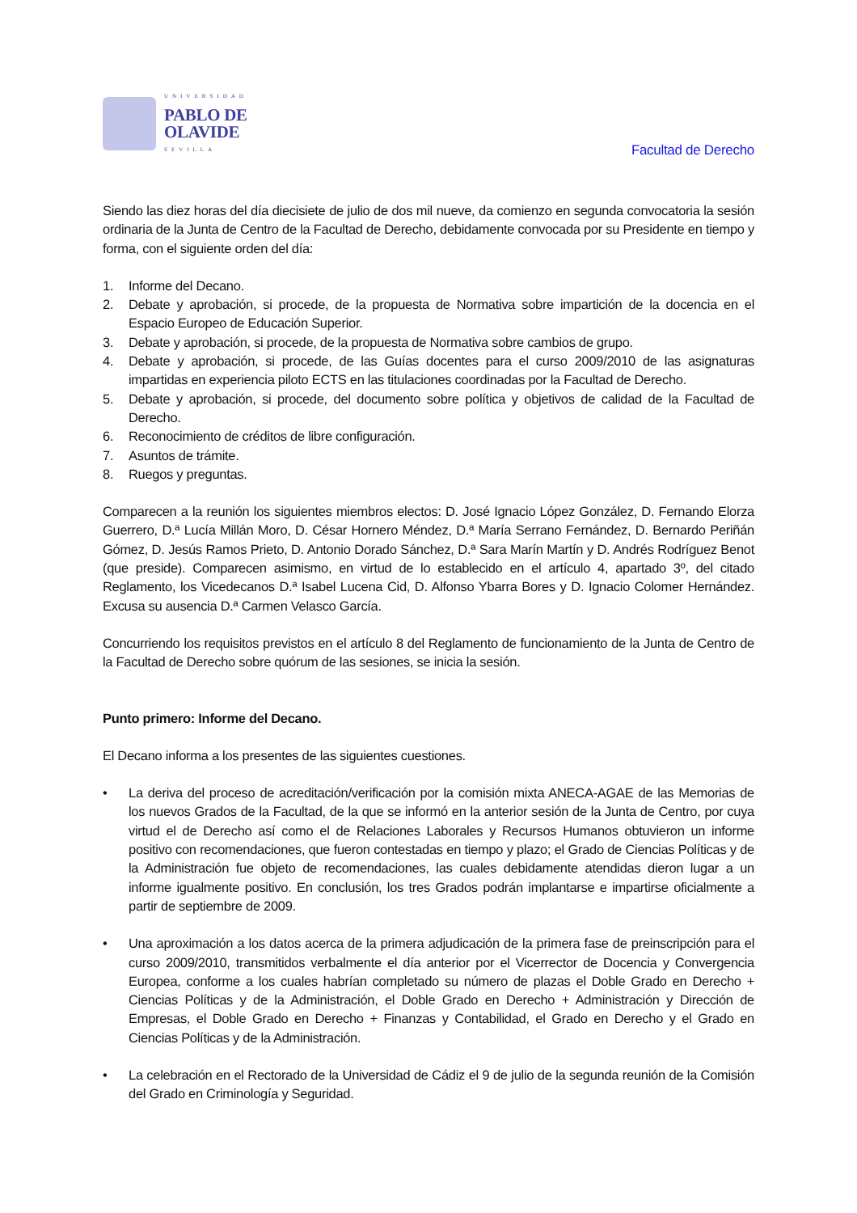UNIVERSIDAD
PABLO DE
OLAVIDE
SEVILLA
Facultad de Derecho
Siendo las diez horas del día diecisiete de julio de dos mil nueve, da comienzo en segunda convocatoria la sesión ordinaria de la Junta de Centro de la Facultad de Derecho, debidamente convocada por su Presidente en tiempo y forma, con el siguiente orden del día:
1. Informe del Decano.
2. Debate y aprobación, si procede, de la propuesta de Normativa sobre impartición de la docencia en el Espacio Europeo de Educación Superior.
3. Debate y aprobación, si procede, de la propuesta de Normativa sobre cambios de grupo.
4. Debate y aprobación, si procede, de las Guías docentes para el curso 2009/2010 de las asignaturas impartidas en experiencia piloto ECTS en las titulaciones coordinadas por la Facultad de Derecho.
5. Debate y aprobación, si procede, del documento sobre política y objetivos de calidad de la Facultad de Derecho.
6. Reconocimiento de créditos de libre configuración.
7. Asuntos de trámite.
8. Ruegos y preguntas.
Comparecen a la reunión los siguientes miembros electos: D. José Ignacio López González, D. Fernando Elorza Guerrero, D.ª Lucía Millán Moro, D. César Hornero Méndez, D.ª María Serrano Fernández, D. Bernardo Periñán Gómez, D. Jesús Ramos Prieto, D. Antonio Dorado Sánchez, D.ª Sara Marín Martín y D. Andrés Rodríguez Benot (que preside). Comparecen asimismo, en virtud de lo establecido en el artículo 4, apartado 3º, del citado Reglamento, los Vicedecanos D.ª Isabel Lucena Cid, D. Alfonso Ybarra Bores y D. Ignacio Colomer Hernández. Excusa su ausencia D.ª Carmen Velasco García.
Concurriendo los requisitos previstos en el artículo 8 del Reglamento de funcionamiento de la Junta de Centro de la Facultad de Derecho sobre quórum de las sesiones, se inicia la sesión.
Punto primero: Informe del Decano.
El Decano informa a los presentes de las siguientes cuestiones.
• La deriva del proceso de acreditación/verificación por la comisión mixta ANECA-AGAE de las Memorias de los nuevos Grados de la Facultad, de la que se informó en la anterior sesión de la Junta de Centro, por cuya virtud el de Derecho así como el de Relaciones Laborales y Recursos Humanos obtuvieron un informe positivo con recomendaciones, que fueron contestadas en tiempo y plazo; el Grado de Ciencias Políticas y de la Administración fue objeto de recomendaciones, las cuales debidamente atendidas dieron lugar a un informe igualmente positivo. En conclusión, los tres Grados podrán implantarse e impartirse oficialmente a partir de septiembre de 2009.
• Una aproximación a los datos acerca de la primera adjudicación de la primera fase de preinscripción para el curso 2009/2010, transmitidos verbalmente el día anterior por el Vicerrector de Docencia y Convergencia Europea, conforme a los cuales habrían completado su número de plazas el Doble Grado en Derecho + Ciencias Políticas y de la Administración, el Doble Grado en Derecho + Administración y Dirección de Empresas, el Doble Grado en Derecho + Finanzas y Contabilidad, el Grado en Derecho y el Grado en Ciencias Políticas y de la Administración.
• La celebración en el Rectorado de la Universidad de Cádiz el 9 de julio de la segunda reunión de la Comisión del Grado en Criminología y Seguridad.